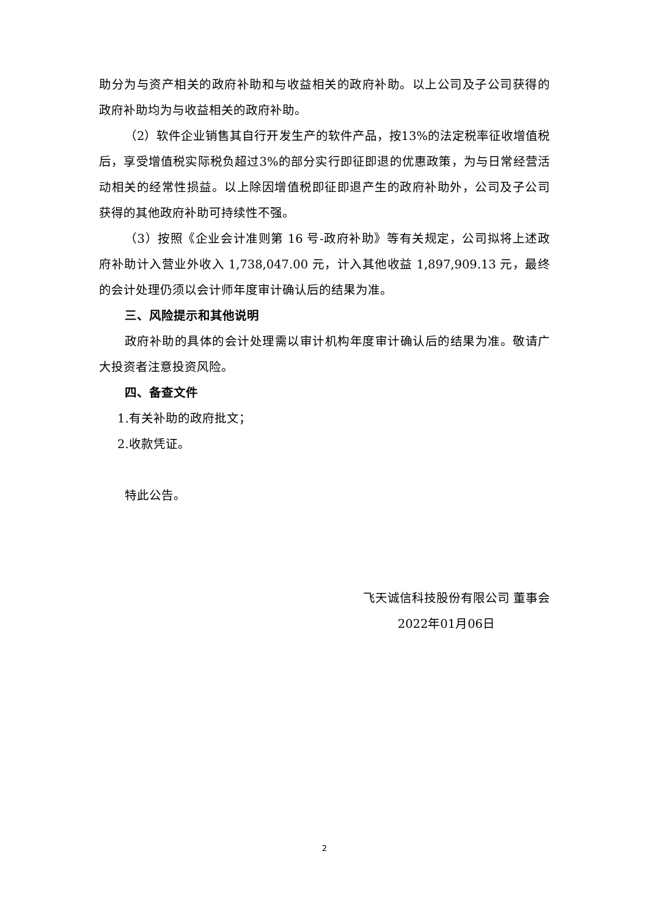助分为与资产相关的政府补助和与收益相关的政府补助。以上公司及子公司获得的政府补助均为与收益相关的政府补助。
（2）软件企业销售其自行开发生产的软件产品，按13%的法定税率征收增值税后，享受增值税实际税负超过3%的部分实行即征即退的优惠政策，为与日常经营活动相关的经常性损益。以上除因增值税即征即退产生的政府补助外，公司及子公司获得的其他政府补助可持续性不强。
（3）按照《企业会计准则第 16 号-政府补助》等有关规定，公司拟将上述政府补助计入营业外收入 1,738,047.00 元，计入其他收益 1,897,909.13 元，最终的会计处理仍须以会计师年度审计确认后的结果为准。
三、风险提示和其他说明
政府补助的具体的会计处理需以审计机构年度审计确认后的结果为准。敬请广大投资者注意投资风险。
四、备查文件
1.有关补助的政府批文；
2.收款凭证。
特此公告。
飞天诚信科技股份有限公司 董事会
2022年01月06日
2